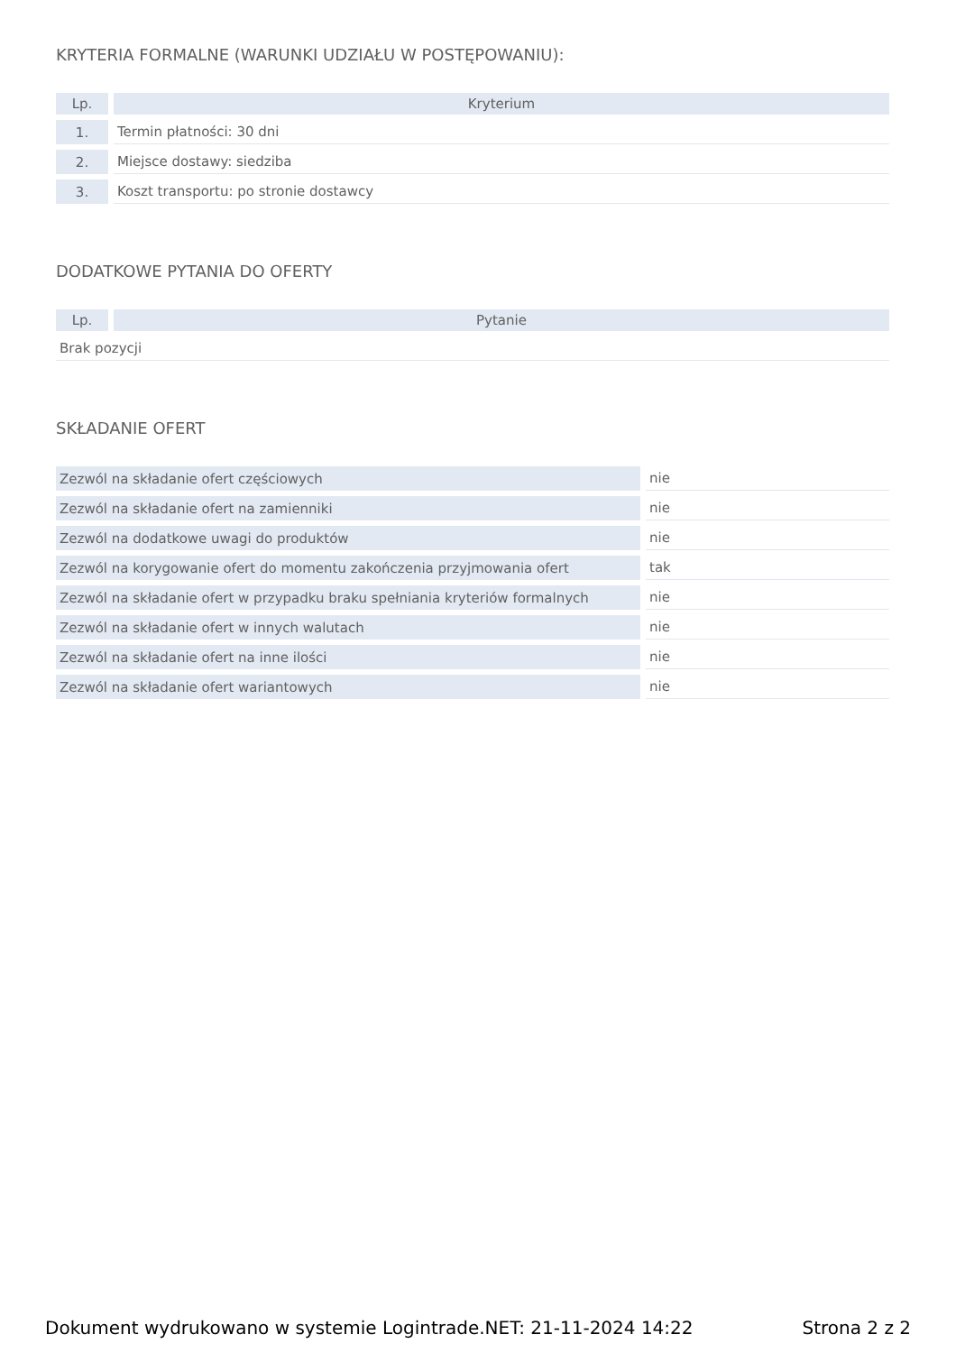KRYTERIA FORMALNE (WARUNKI UDZIAŁU W POSTĘPOWANIU):
| Lp. | Kryterium |
| --- | --- |
| 1. | Termin płatności: 30 dni |
| 2. | Miejsce dostawy: siedziba |
| 3. | Koszt transportu: po stronie dostawcy |
DODATKOWE PYTANIA DO OFERTY
| Lp. | Pytanie |
| --- | --- |
| Brak pozycji | |
SKŁADANIE OFERT
| Zezwól na składanie ofert częściowych | nie |
| Zezwól na składanie ofert na zamienniki | nie |
| Zezwól na dodatkowe uwagi do produktów | nie |
| Zezwól na korygowanie ofert do momentu zakończenia przyjmowania ofert | tak |
| Zezwól na składanie ofert w przypadku braku spełniania kryteriów formalnych | nie |
| Zezwól na składanie ofert w innych walutach | nie |
| Zezwól na składanie ofert na inne ilości | nie |
| Zezwól na składanie ofert wariantowych | nie |
Dokument wydrukowano w systemie Logintrade.NET: 21-11-2024 14:22 Strona 2 z 2